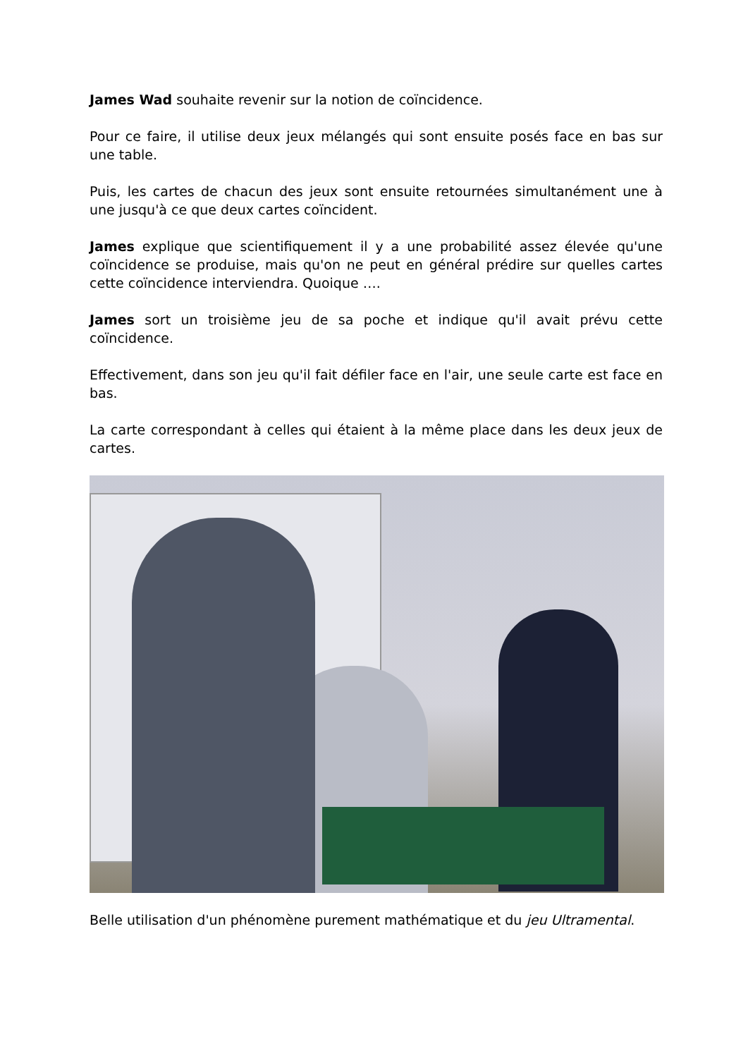James Wad souhaite revenir sur la notion de coïncidence.
Pour ce faire, il utilise deux jeux mélangés qui sont ensuite posés face en bas sur une table.
Puis, les cartes de chacun des jeux sont ensuite retournées simultanément une à une jusqu'à ce que deux cartes coïncident.
James explique que scientifiquement il y a une probabilité assez élevée qu'une coïncidence se produise, mais qu'on ne peut en général prédire sur quelles cartes cette coïncidence interviendra. Quoique ….
James sort un troisième jeu de sa poche et indique qu'il avait prévu cette coïncidence.
Effectivement, dans son jeu qu'il fait défiler face en l'air, une seule carte est face en bas.
La carte correspondant à celles qui étaient à la même place dans les deux jeux de cartes.
Belle utilisation d'un phénomène purement mathématique et du jeu Ultramental.